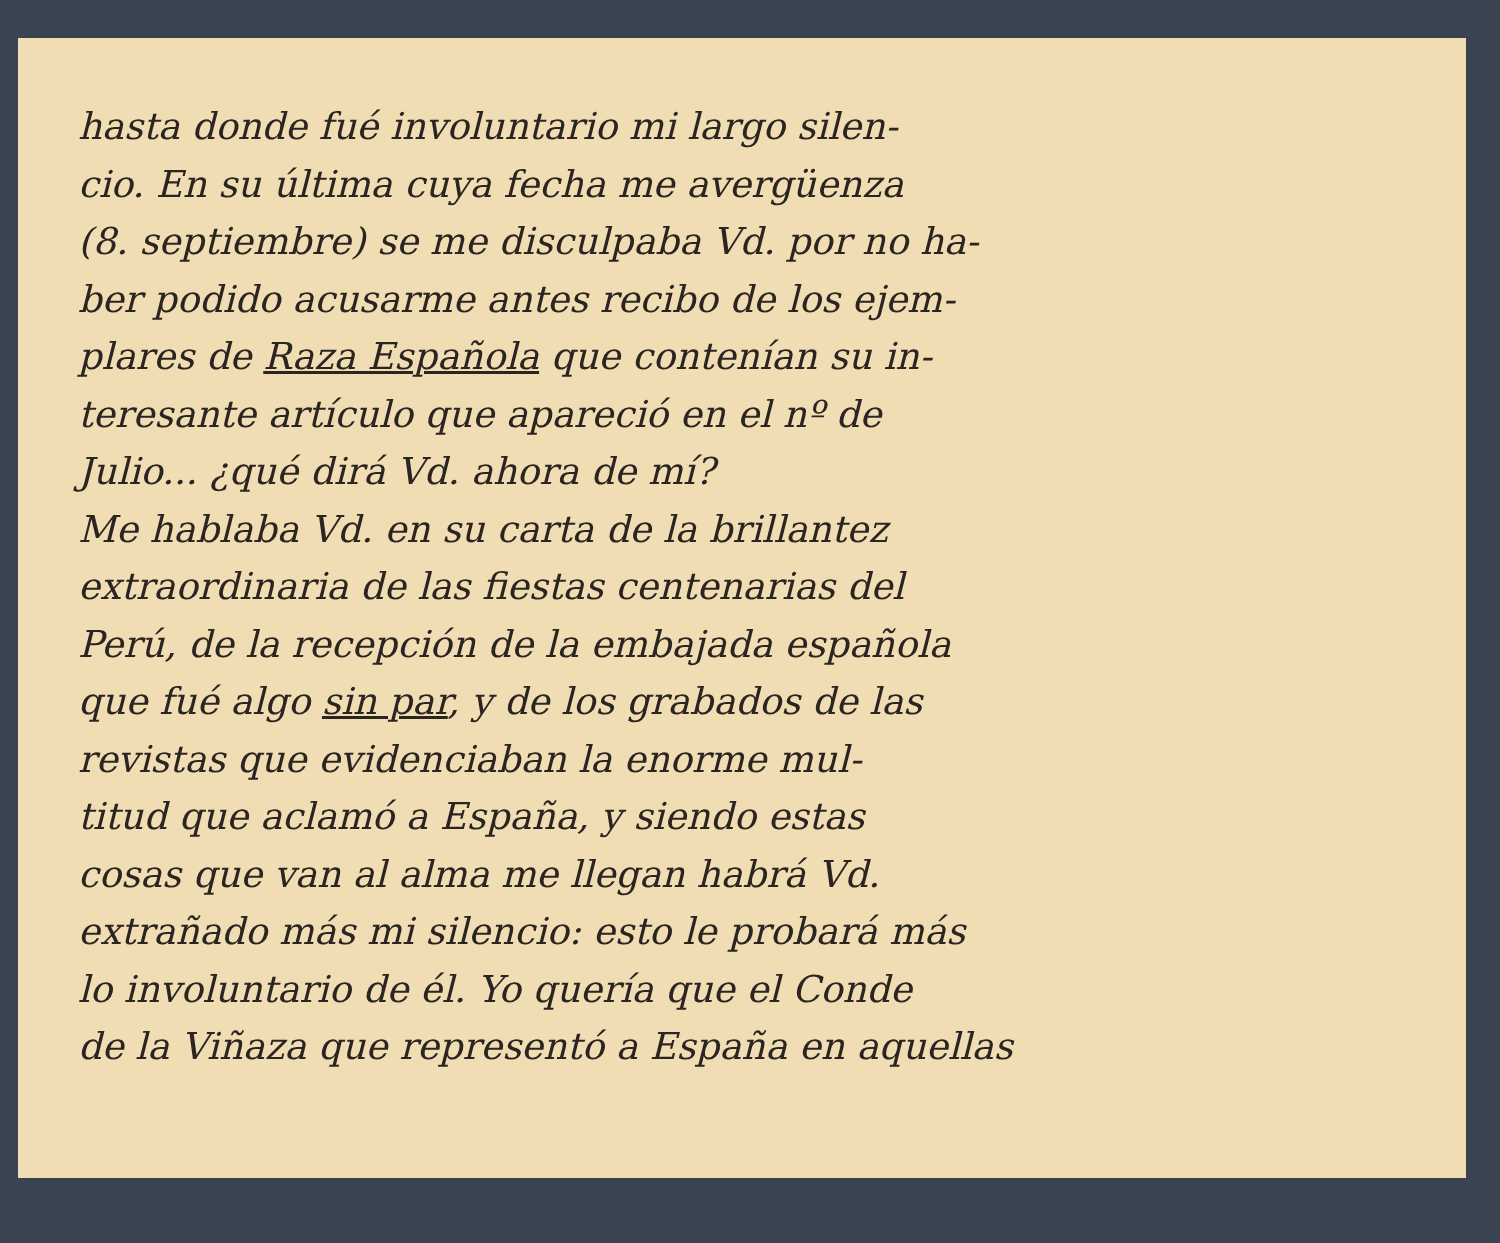hasta donde fué involuntario mi largo silen-
cio. En su última cuya fecha me avergüenza
(8. septiembre) se me disculpaba Vd. por no ha-
ber podido acusarme antes recibo de los ejem-
plares de Raza Española que contenían su in-
teresante artículo que apareció en el nº de
Julio... ¿qué dirá Vd. ahora de mí?
Me hablaba Vd. en su carta de la brillantez
extraordinaria de las fiestas centenarias del
Perú, de la recepción de la embajada española
que fué algo sin par, y de los grabados de las
revistas que evidenciaban la enorme mul-
titud que aclamó a España, y siendo estas
cosas que van al alma me llegan habrá Vd.
extrañado más mi silencio: esto le probará más
lo involuntario de él. Yo quería que el Conde
de la Viñaza que representó a España en aquellas